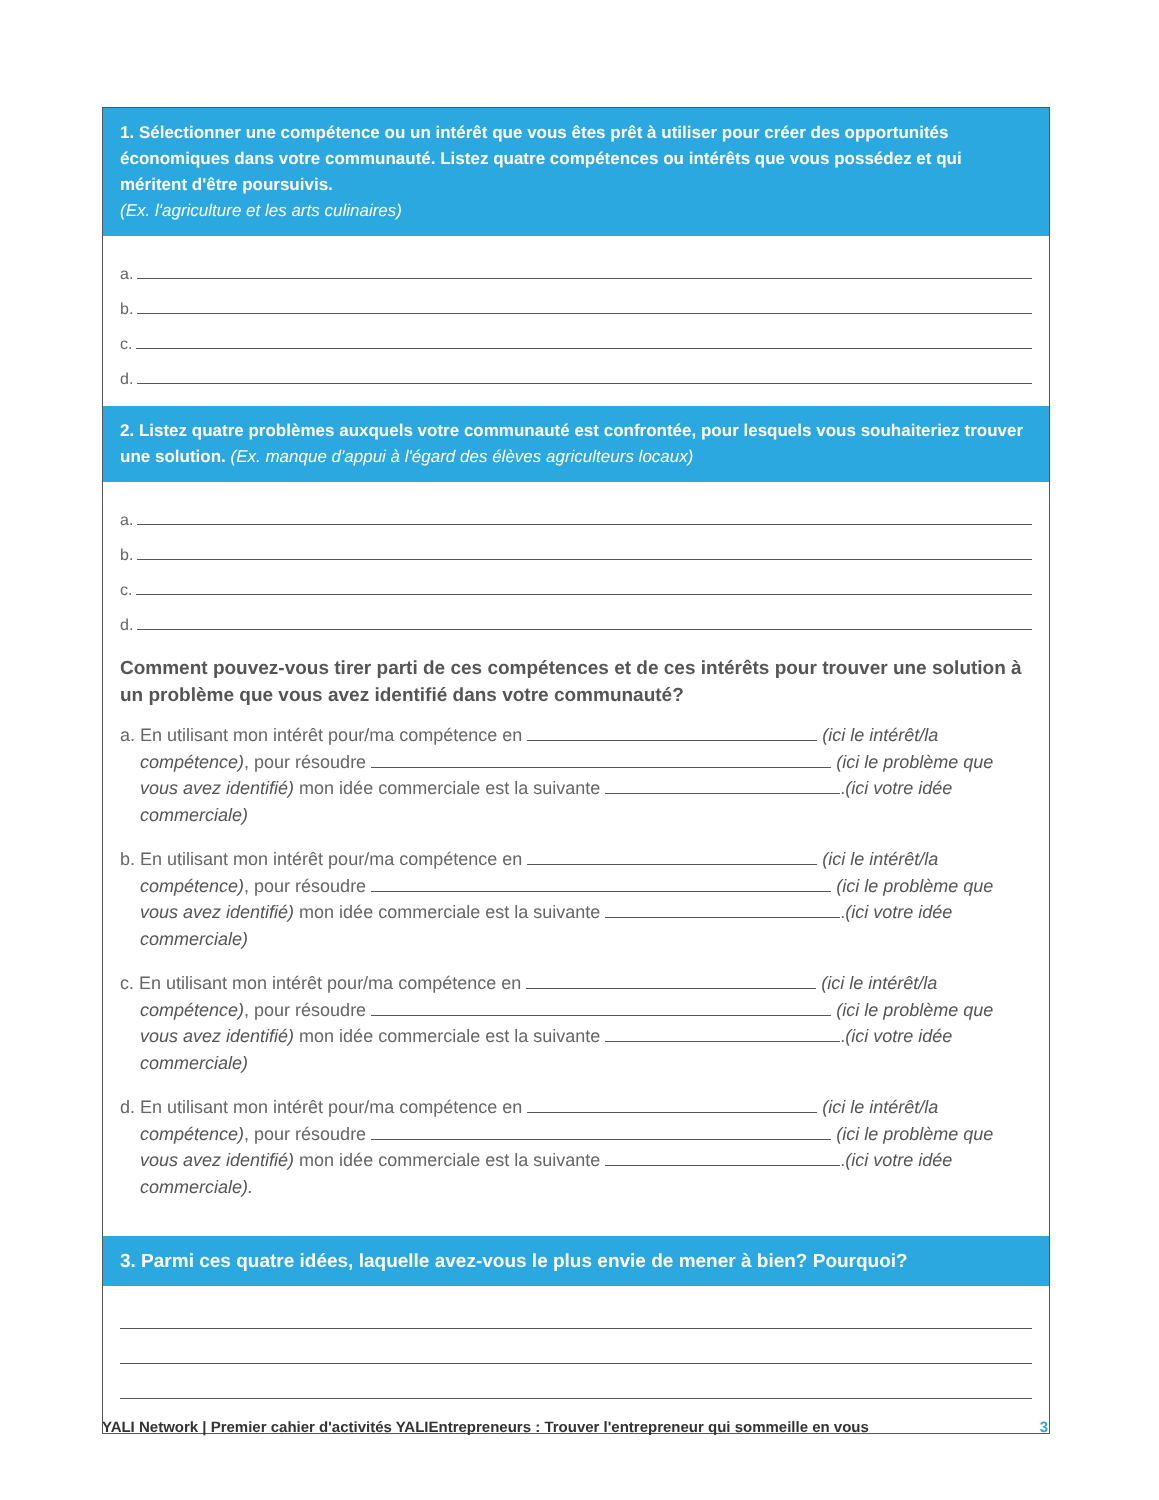1. Sélectionner une compétence ou un intérêt que vous êtes prêt à utiliser pour créer des opportunités économiques dans votre communauté. Listez quatre compétences ou intérêts que vous possédez et qui méritent d'être poursuivis.
(Ex. l'agriculture et les arts culinaires)
a.
b.
c.
d.
2. Listez quatre problèmes auxquels votre communauté est confrontée, pour lesquels vous souhaiteriez trouver une solution. (Ex. manque d'appui à l'égard des élèves agriculteurs locaux)
a.
b.
c.
d.
Comment pouvez-vous tirer parti de ces compétences et de ces intérêts pour trouver une solution à un problème que vous avez identifié dans votre communauté?
a. En utilisant mon intérêt pour/ma compétence en (ici le intérêt/la compétence), pour résoudre (ici le problème que vous avez identifié) mon idée commerciale est la suivante .(ici votre idée commerciale)
b. En utilisant mon intérêt pour/ma compétence en (ici le intérêt/la compétence), pour résoudre (ici le problème que vous avez identifié) mon idée commerciale est la suivante .(ici votre idée commerciale)
c. En utilisant mon intérêt pour/ma compétence en (ici le intérêt/la compétence), pour résoudre (ici le problème que vous avez identifié) mon idée commerciale est la suivante .(ici votre idée commerciale)
d. En utilisant mon intérêt pour/ma compétence en (ici le intérêt/la compétence), pour résoudre (ici le problème que vous avez identifié) mon idée commerciale est la suivante .(ici votre idée commerciale).
3. Parmi ces quatre idées, laquelle avez-vous le plus envie de mener à bien? Pourquoi?
YALI Network | Premier cahier d'activités YALIEntrepreneurs : Trouver l'entrepreneur qui sommeille en vous 3